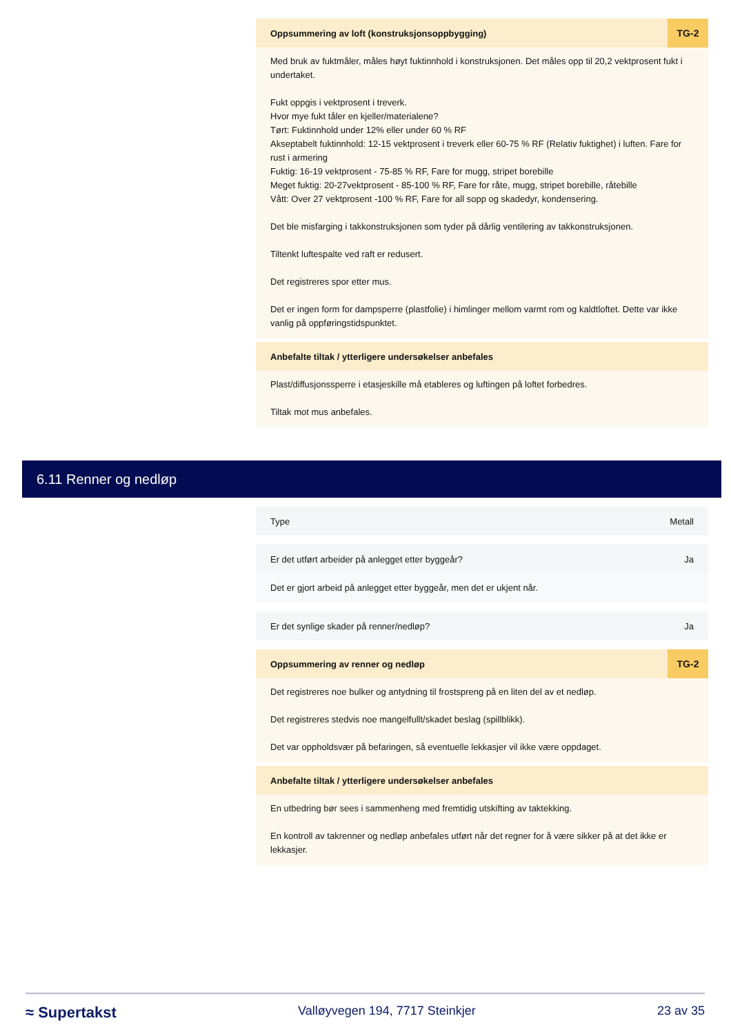Oppsummering av loft (konstruksjonsoppbygging) TG-2
Med bruk av fuktmåler, måles høyt fuktinnhold i konstruksjonen. Det måles opp til 20,2 vektprosent fukt i undertaket.
Fukt oppgis i vektprosent i treverk.
Hvor mye fukt tåler en kjeller/materialene?
Tørt: Fuktinnhold under 12% eller under 60 % RF
Akseptabelt fuktinnhold: 12-15 vektprosent i treverk eller 60-75 % RF (Relativ fuktighet) i luften. Fare for rust i armering
Fuktig: 16-19 vektprosent - 75-85 % RF, Fare for mugg, stripet borebille
Meget fuktig: 20-27vektprosent - 85-100 % RF, Fare for råte, mugg, stripet borebille, råtebille
Vått: Over 27 vektprosent -100 % RF, Fare for all sopp og skadedyr, kondensering.
Det ble misfarging i takkonstruksjonen som tyder på dårlig ventilering av takkonstruksjonen.
Tiltenkt luftespalte ved raft er redusert.
Det registreres spor etter mus.
Det er ingen form for dampsperre (plastfolie) i himlinger mellom varmt rom og kaldtloftet. Dette var ikke vanlig på oppføringstidspunktet.
Anbefalte tiltak / ytterligere undersøkelser anbefales
Plast/diffusjonssperre i etasjeskille må etableres og luftingen på loftet forbedres.
Tiltak mot mus anbefales.
6.11 Renner og nedløp
Type Metall
Er det utført arbeider på anlegget etter byggeår? Ja
Det er gjort arbeid på anlegget etter byggeår, men det er ukjent når.
Er det synlige skader på renner/nedløp? Ja
Oppsummering av renner og nedløp TG-2
Det registreres noe bulker og antydning til frostspreng på en liten del av et nedløp.
Det registreres stedvis noe mangelfullt/skadet beslag (spillblikk).
Det var oppholdsvær på befaringen, så eventuelle lekkasjer vil ikke være oppdaget.
Anbefalte tiltak / ytterligere undersøkelser anbefales
En utbedring bør sees i sammenheng med fremtidig utskifting av taktekking.
En kontroll av takrenner og nedløp anbefales utført når det regner for å være sikker på at det ikke er lekkasjer.
≈ Supertakst Valløyvegen 194, 7717 Steinkjer 23 av 35